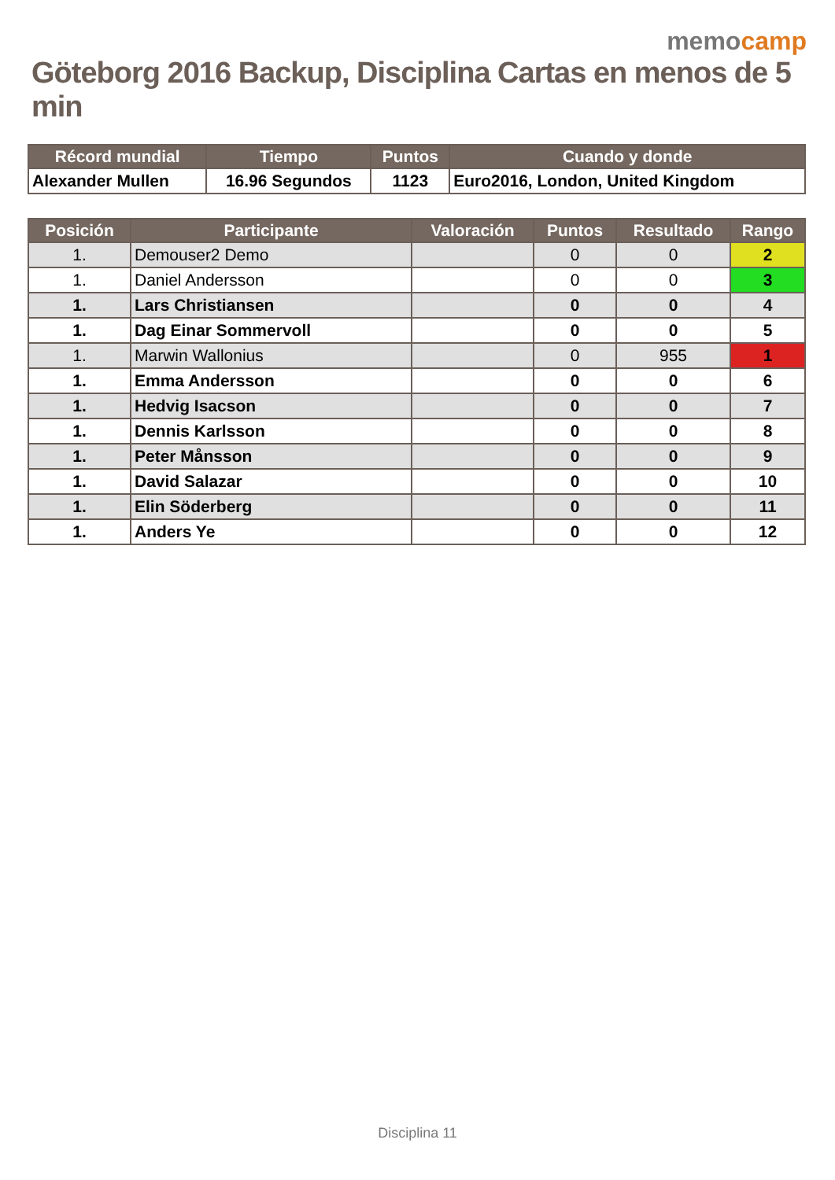memocamp
Göteborg 2016 Backup, Disciplina Cartas en menos de 5 min
| Récord mundial | Tiempo | Puntos | Cuando y donde |
| --- | --- | --- | --- |
| Alexander Mullen | 16.96 Segundos | 1123 | Euro2016, London, United Kingdom |
| Posición | Participante | Valoración | Puntos | Resultado | Rango |
| --- | --- | --- | --- | --- | --- |
| 1. | Demouser2 Demo | | 0 | 0 | 2 |
| 1. | Daniel Andersson | | 0 | 0 | 3 |
| 1. | Lars Christiansen | | 0 | 0 | 4 |
| 1. | Dag Einar Sommervoll | | 0 | 0 | 5 |
| 1. | Marwin Wallonius | | 0 | 955 | 1 |
| 1. | Emma Andersson | | 0 | 0 | 6 |
| 1. | Hedvig Isacson | | 0 | 0 | 7 |
| 1. | Dennis Karlsson | | 0 | 0 | 8 |
| 1. | Peter Månsson | | 0 | 0 | 9 |
| 1. | David Salazar | | 0 | 0 | 10 |
| 1. | Elin Söderberg | | 0 | 0 | 11 |
| 1. | Anders Ye | | 0 | 0 | 12 |
Disciplina 11